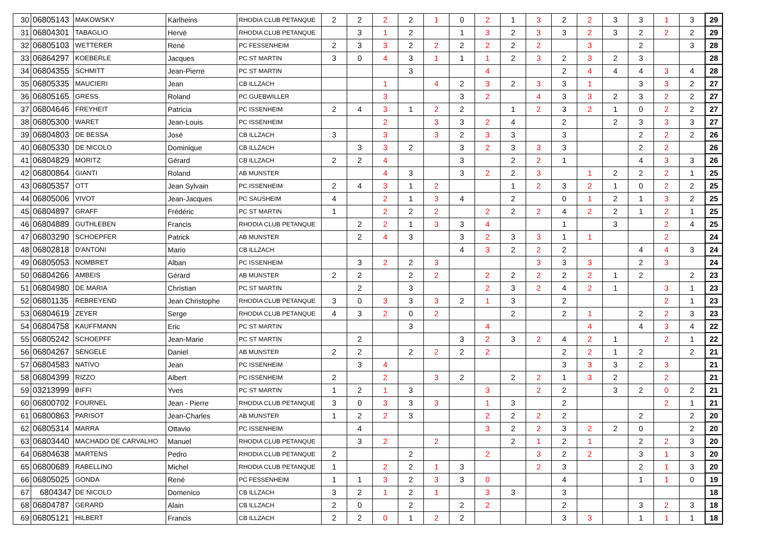| 30 | 06805143 | MAKOWSKY | Karlheins | RHODIA CLUB PETANQUE | 2 | 2 | 2 | 2 | 1 | 0 | 2 | 1 | 3 | 2 | 2 | 3 | 3 | 1 | 3 | 29 |
| 31 | 06804301 | TABAGLIO | Hervé | RHODIA CLUB PETANQUE | | 3 | 1 | 2 | | 1 | 3 | 2 | 3 | 3 | 2 | 3 | 2 | 2 | 2 | 29 |
| 32 | 06805103 | WETTERER | René | PC FESSENHEIM | 2 | 3 | 3 | 2 | 2 | 2 | 2 | 2 | 2 | | 3 | | 2 | | 3 | 28 |
| 33 | 06864297 | KOEBERLE | Jacques | PC ST MARTIN | 3 | 0 | 4 | 3 | 1 | 1 | 1 | 2 | 3 | 2 | 3 | 2 | 3 | | | 28 |
| 34 | 06804355 | SCHMITT | Jean-Pierre | PC ST MARTIN | | | | 3 | | | 4 | | | 2 | 4 | 4 | 4 | 3 | 4 | 28 |
| 35 | 06805335 | MAUCIERI | Jean | CB ILLZACH | | | 1 | | 4 | 2 | 3 | 2 | 3 | 3 | 1 | | 3 | 3 | 2 | 27 |
| 36 | 06805165 | GRESS | Roland | PC GUEBWILLER | | | 3 | | | 3 | 2 | | 4 | 3 | 3 | 2 | 3 | 2 | 2 | 27 |
| 37 | 06804646 | FREYHEIT | Patricia | PC ISSENHEIM | 2 | 4 | 3 | 1 | 2 | 2 | | 1 | 2 | 3 | 2 | 1 | 0 | 2 | 2 | 27 |
| 38 | 06805300 | WARET | Jean-Louis | PC ISSENHEIM | | | 2 | | 3 | 3 | 2 | 4 | | 2 | | 2 | 3 | 3 | 3 | 27 |
| 39 | 06804803 | DE BESSA | José | CB ILLZACH | 3 | | 3 | | 3 | 2 | 3 | 3 | | 3 | | | 2 | 2 | 2 | 26 |
| 40 | 06805330 | DE NICOLO | Dominique | CB ILLZACH | | 3 | 3 | 2 | | 3 | 2 | 3 | 3 | 3 | | | 2 | 2 | | 26 |
| 41 | 06804829 | MORITZ | Gérard | CB ILLZACH | 2 | 2 | 4 | | | 3 | | 2 | 2 | 1 | | | 4 | 3 | 3 | 26 |
| 42 | 06800864 | GIANTI | Roland | AB MUNSTER | | | 4 | 3 | | 3 | 2 | 2 | 3 | | 1 | 2 | 2 | 2 | 1 | 25 |
| 43 | 06805357 | OTT | Jean Sylvain | PC ISSENHEIM | 2 | 4 | 3 | 1 | 2 | | | 1 | 2 | 3 | 2 | 1 | 0 | 2 | 2 | 25 |
| 44 | 06805006 | VIVOT | Jean-Jacques | PC SAUSHEIM | 4 | | 2 | 1 | 3 | 4 | | 2 | | 0 | 1 | 2 | 1 | 3 | 2 | 25 |
| 45 | 06804897 | GRAFF | Frédéric | PC ST MARTIN | 1 | | 2 | 2 | 2 | | 2 | 2 | 2 | 4 | 2 | 2 | 1 | 2 | 1 | 25 |
| 46 | 06804889 | GUTHLEBEN | Francis | RHODIA CLUB PETANQUE | | 2 | 2 | 1 | 3 | 3 | 4 | | | 1 | | 3 | | 2 | 4 | 25 |
| 47 | 06803290 | SCHOEPFER | Patrick | AB MUNSTER | | 2 | 4 | 3 | | 3 | 2 | 3 | 3 | 1 | 1 | | | 2 | | 24 |
| 48 | 06802818 | D'ANTONI | Mario | CB ILLZACH | | | | | | 4 | 3 | 2 | 2 | 2 | | | 4 | 4 | 3 | 24 |
| 49 | 06805053 | NOMBRET | Alban | PC ISSENHEIM | | 3 | 2 | 2 | 3 | | | | 3 | 3 | 3 | | 2 | 3 | | 24 |
| 50 | 06804266 | AMBEIS | Gérard | AB MUNSTER | 2 | 2 | | 2 | 2 | | 2 | 2 | 2 | 2 | 2 | 1 | 2 | | 2 | 23 |
| 51 | 06804980 | DE MARIA | Christian | PC ST MARTIN | | 2 | | 3 | | | 2 | 3 | 2 | 4 | 2 | 1 | | 3 | 1 | 23 |
| 52 | 06801135 | REBREYEND | Jean Christophe | RHODIA CLUB PETANQUE | 3 | 0 | 3 | 3 | 3 | 2 | 1 | 3 | | 2 | | | | 2 | 1 | 23 |
| 53 | 06804619 | ZEYER | Serge | RHODIA CLUB PETANQUE | 4 | 3 | 2 | 0 | 2 | | | 2 | | 2 | 1 | | 2 | 2 | 3 | 23 |
| 54 | 06804758 | KAUFFMANN | Eric | PC ST MARTIN | | | | 3 | | | 4 | | | | 4 | | 4 | 3 | 4 | 22 |
| 55 | 06805242 | SCHOEPFF | Jean-Marie | PC ST MARTIN | | 2 | | | | 3 | 2 | 3 | 2 | 4 | 2 | 1 | | 2 | 1 | 22 |
| 56 | 06804267 | SENGELE | Daniel | AB MUNSTER | 2 | 2 | | 2 | 2 | 2 | 2 | | | 2 | 2 | 1 | 2 | | 2 | 21 |
| 57 | 06804583 | NATIVO | Jean | PC ISSENHEIM | | 3 | 4 | | | | | | | 3 | 3 | 3 | 2 | 3 | | 21 |
| 58 | 06804399 | RIZZO | Albert | PC ISSENHEIM | 2 | | 2 | | 3 | 2 | | 2 | 2 | 1 | 3 | 2 | | 2 | | 21 |
| 59 | 03213999 | BIFFI | Yves | PC ST MARTIN | 1 | 2 | 1 | 3 | | | 3 | | 2 | 2 | | 3 | 2 | 0 | 2 | 21 |
| 60 | 06800702 | FOURNEL | Jean - Pierre | RHODIA CLUB PETANQUE | 3 | 0 | 3 | 3 | 3 | | 1 | 3 | | 2 | | | | 2 | 1 | 21 |
| 61 | 06800863 | PARISOT | Jean-Charles | AB MUNSTER | 1 | 2 | 2 | 3 | | | 2 | 2 | 2 | 2 | | | 2 | | 2 | 20 |
| 62 | 06805314 | MARRA | Ottavio | PC ISSENHEIM | | 4 | | | | | 3 | 2 | 2 | 3 | 2 | 2 | 0 | | 2 | 20 |
| 63 | 06803440 | MACHADO DE CARVALHO | Manuel | RHODIA CLUB PETANQUE | | 3 | 2 | | 2 | | | 2 | 1 | 2 | 1 | | 2 | 2 | 3 | 20 |
| 64 | 06804638 | MARTENS | Pedro | RHODIA CLUB PETANQUE | 2 | | | 2 | | | 2 | | 3 | 2 | 2 | | 3 | 1 | 3 | 20 |
| 65 | 06800689 | RABELLINO | Michel | RHODIA CLUB PETANQUE | 1 | | 2 | 2 | 1 | 3 | | | 2 | 3 | | | 2 | 1 | 3 | 20 |
| 66 | 06805025 | GONDA | René | PC FESSENHEIM | 1 | 1 | 3 | 2 | 3 | 3 | 0 | | | 4 | | | 1 | 1 | 0 | 19 |
| 67 | 6804347 | DE NICOLO | Domenico | CB ILLZACH | 3 | 2 | 1 | 2 | 1 | | 3 | 3 | | 3 | | | | | | 18 |
| 68 | 06804787 | GERARD | Alain | CB ILLZACH | 2 | 0 | | 2 | | 2 | 2 | | | 2 | | | 3 | 2 | 3 | 18 |
| 69 | 06805121 | HILBERT | Francis | CB ILLZACH | 2 | 2 | 0 | 1 | 2 | 2 | | | | 3 | 3 | | 1 | 1 | 1 | 18 |